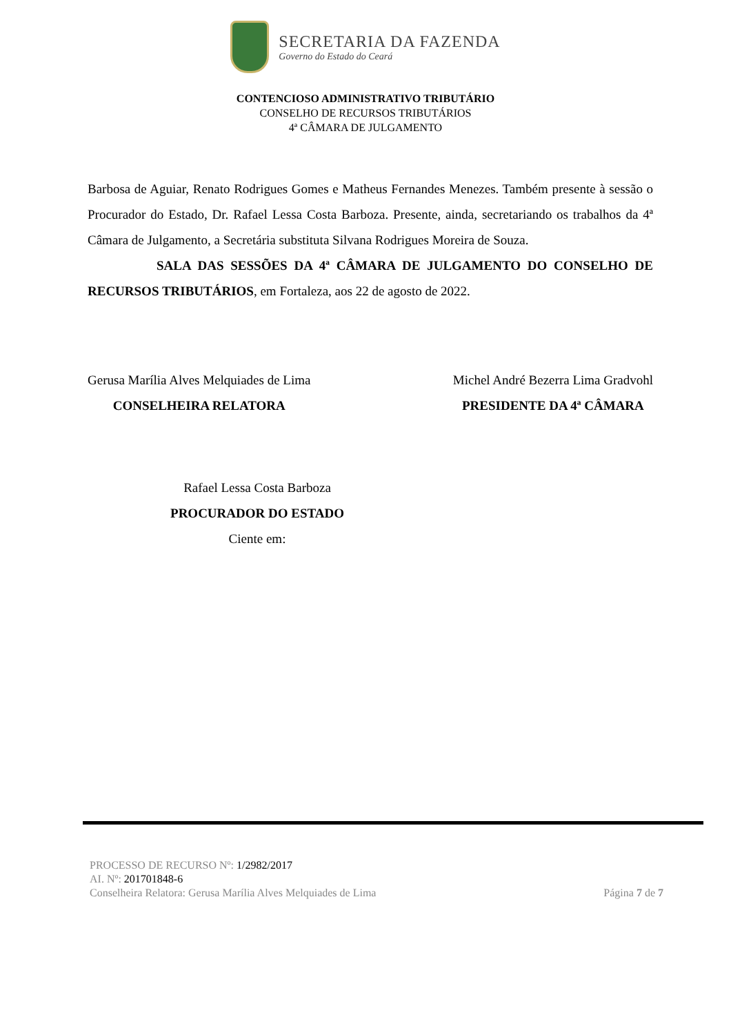SECRETARIA DA FAZENDA
Governo do Estado do Ceará
CONTENCIOSO ADMINISTRATIVO TRIBUTÁRIO
CONSELHO DE RECURSOS TRIBUTÁRIOS
4ª CÂMARA DE JULGAMENTO
Barbosa de Aguiar, Renato Rodrigues Gomes e Matheus Fernandes Menezes. Também presente à sessão o Procurador do Estado, Dr. Rafael Lessa Costa Barboza. Presente, ainda, secretariando os trabalhos da 4ª Câmara de Julgamento, a Secretária substituta Silvana Rodrigues Moreira de Souza.
SALA DAS SESSÕES DA 4ª CÂMARA DE JULGAMENTO DO CONSELHO DE RECURSOS TRIBUTÁRIOS, em Fortaleza, aos 22 de agosto de 2022.
Gerusa Marília Alves Melquiades de Lima
CONSELHEIRA RELATORA
Michel André Bezerra Lima Gradvohl
PRESIDENTE DA 4ª CÂMARA
Rafael Lessa Costa Barboza
PROCURADOR DO ESTADO
Ciente em:
PROCESSO DE RECURSO Nº: 1/2982/2017
AI. Nº: 201701848-6
Conselheira Relatora: Gerusa Marília Alves Melquiades de Lima
Página 7 de 7